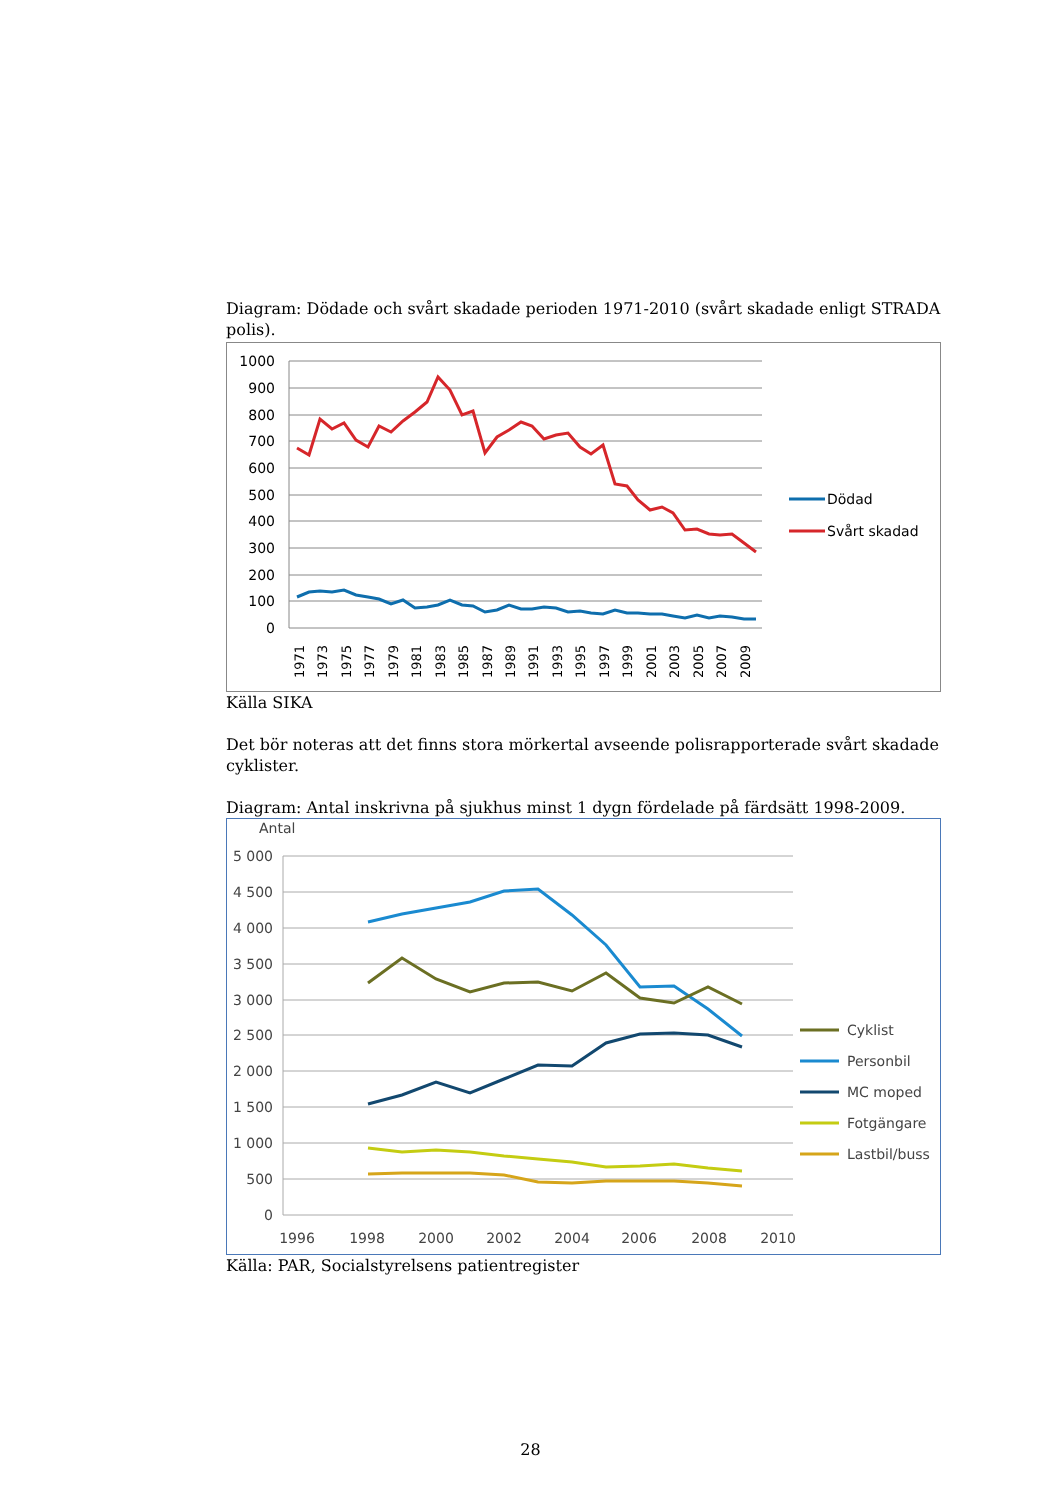Diagram: Dödade och svårt skadade perioden 1971-2010 (svårt skadade enligt STRADA polis).
1000
900
800
700
600
500
400
300
200
100
0
1971
1973
1975
1977
1979
1981
1983
1985
1987
1989
1991
1993
1995
1997
1999
2001
2003
2005
2007
2009
Dödad
Svårt skadad
Källa SIKA
Det bör noteras att det finns stora mörkertal avseende polisrapporterade svårt skadade cyklister.
Diagram: Antal inskrivna på sjukhus minst 1 dygn fördelade på färdsätt 1998-2009.
Antal
5 000
4 500
4 000
3 500
3 000
2 500
2 000
1 500
1 000
500
0
1996
1998
2000
2002
2004
2006
2008
2010
Cyklist
Personbil
MC moped
Fotgängare
Lastbil/buss
Källa: PAR, Socialstyrelsens patientregister
28